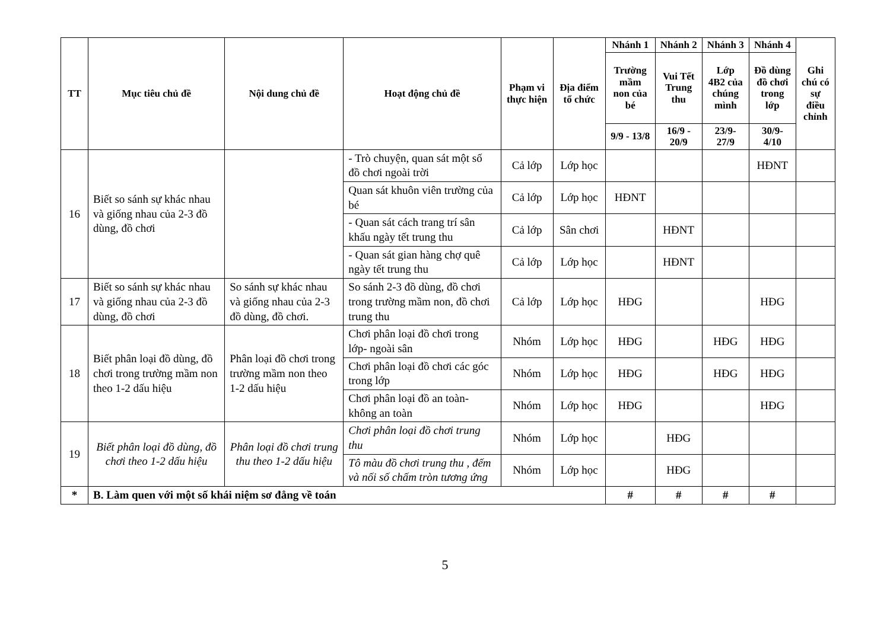| TT | Mục tiêu chủ đề | Nội dung chủ đề | Hoạt động chủ đề | Phạm vi thực hiện | Địa điểm tổ chức | Nhánh 1 | Nhánh 2 | Nhánh 3 | Nhánh 4 | Ghi chú có sự điều chỉnh |
| --- | --- | --- | --- | --- | --- | --- | --- | --- | --- | --- |
| | | | | | | Trường mầm non của bé | Vui Tết Trung thu | Lớp 4B2 của chúng mình | Đồ dùng đồ chơi trong lớp | |
| | | | | | | 9/9 - 13/8 | 16/9 - 20/9 | 23/9-27/9 | 30/9-4/10 | |
| 16 | Biết so sánh sự khác nhau và giống nhau của 2-3 đồ dùng, đồ chơi | | - Trò chuyện, quan sát một số đồ chơi ngoài trời | Cả lớp | Lớp học | | | | HĐNT | |
| | | | Quan sát khuôn viên trường của bé | Cả lớp | Lớp học | HĐNT | | | | |
| | | | - Quan sát cách trang trí sân khấu ngày tết trung thu | Cả lớp | Sân chơi | | HĐNT | | | |
| | | | - Quan sát gian hàng chợ quê ngày tết trung thu | Cả lớp | Lớp học | | HĐNT | | | |
| 17 | Biết so sánh sự khác nhau và giống nhau của 2-3 đồ dùng, đồ chơi | So sánh sự khác nhau và giống nhau của 2-3 đồ dùng, đồ chơi. | So sánh 2-3 đồ dùng, đồ chơi trong trường mầm non, đồ chơi trung thu | Cả lớp | Lớp học | HĐG | | | HĐG | |
| 18 | Biết phân loại đồ dùng, đồ chơi trong trường mầm non theo 1-2 dấu hiệu | Phân loại đồ chơi trong trường mầm non theo 1-2 dấu hiệu | Chơi phân loại đồ chơi trong lớp- ngoài sân | Nhóm | Lớp học | HĐG | | HĐG | HĐG | |
| | | | Chơi phân loại đồ chơi các góc trong lớp | Nhóm | Lớp học | HĐG | | HĐG | HĐG | |
| | | | Chơi phân loại đồ an toàn-không an toàn | Nhóm | Lớp học | HĐG | | | HĐG | |
| 19 | Biết phân loại đồ dùng, đồ chơi theo 1-2 dấu hiệu | Phân loại đồ chơi trung thu theo 1-2 dấu hiệu | Chơi phân loại đồ chơi trung thu | Nhóm | Lớp học | | HĐG | | | |
| | | | Tô màu đồ chơi trung thu , đếm và nối số chấm tròn tương ứng | Nhóm | Lớp học | | HĐG | | | |
| * | B. Làm quen với một số khái niệm sơ đẳng về toán | | | | | # | # | # | # | |
5